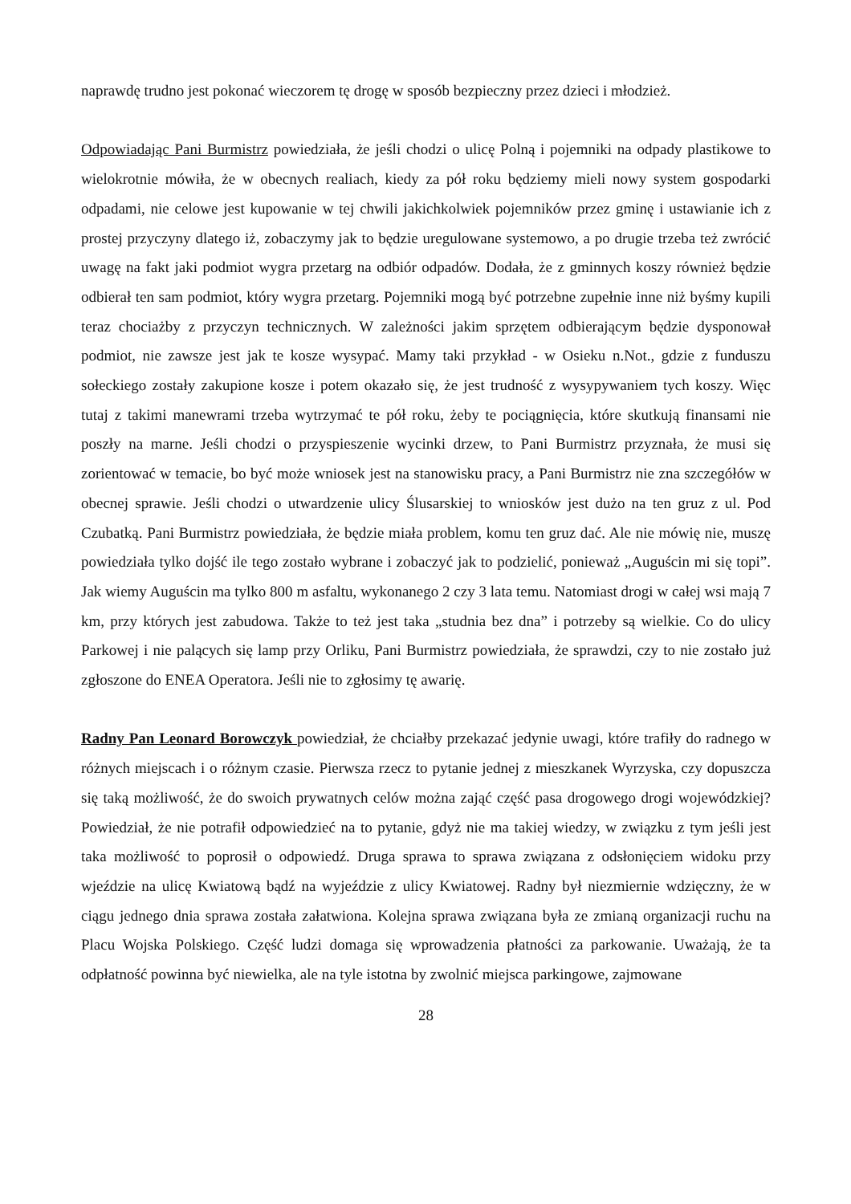naprawdę trudno jest pokonać wieczorem tę drogę w sposób bezpieczny przez dzieci i młodzież.
Odpowiadając Pani Burmistrz powiedziała, że jeśli chodzi o ulicę Polną i pojemniki na odpady plastikowe to wielokrotnie mówiła, że w obecnych realiach, kiedy za pół roku będziemy mieli nowy system gospodarki odpadami, nie celowe jest kupowanie w tej chwili jakichkolwiek pojemników przez gminę i ustawianie ich z prostej przyczyny dlatego iż, zobaczymy jak to będzie uregulowane systemowo, a po drugie trzeba też zwrócić uwagę na fakt jaki podmiot wygra przetarg na odbiór odpadów. Dodała, że z gminnych koszy również będzie odbierał ten sam podmiot, który wygra przetarg. Pojemniki mogą być potrzebne zupełnie inne niż byśmy kupili teraz chociażby z przyczyn technicznych. W zależności jakim sprzętem odbierającym będzie dysponował podmiot, nie zawsze jest jak te kosze wysypać. Mamy taki przykład - w Osieku n.Not., gdzie z funduszu sołeckiego zostały zakupione kosze i potem okazało się, że jest trudność z wysypywaniem tych koszy. Więc tutaj z takimi manewrami trzeba wytrzymać te pół roku, żeby te pociągnięcia, które skutkują finansami nie poszły na marne. Jeśli chodzi o przyspieszenie wycinki drzew, to Pani Burmistrz przyznała, że musi się zorientować w temacie, bo być może wniosek jest na stanowisku pracy, a Pani Burmistrz nie zna szczegółów w obecnej sprawie. Jeśli chodzi o utwardzenie ulicy Ślusarskiej to wniosków jest dużo na ten gruz z ul. Pod Czubatką. Pani Burmistrz powiedziała, że będzie miała problem, komu ten gruz dać. Ale nie mówię nie, muszę powiedziała tylko dojść ile tego zostało wybrane i zobaczyć jak to podzielić, ponieważ „Auguścin mi się topi”. Jak wiemy Auguścin ma tylko 800 m asfaltu, wykonanego 2 czy 3 lata temu. Natomiast drogi w całej wsi mają 7 km, przy których jest zabudowa. Także to też jest taka „studnia bez dna” i potrzeby są wielkie. Co do ulicy Parkowej i nie palących się lamp przy Orliku, Pani Burmistrz powiedziała, że sprawdzi, czy to nie zostało już zgłoszone do ENEA Operatora. Jeśli nie to zgłosimy tę awarię.
Radny Pan Leonard Borowczyk powiedział, że chciałby przekazać jedynie uwagi, które trafiły do radnego w różnych miejscach i o różnym czasie. Pierwsza rzecz to pytanie jednej z mieszkanek Wyrzyska, czy dopuszcza się taką możliwość, że do swoich prywatnych celów można zająć część pasa drogowego drogi wojewódzkiej? Powiedział, że nie potrafił odpowiedzieć na to pytanie, gdyż nie ma takiej wiedzy, w związku z tym jeśli jest taka możliwość to poprosił o odpowiedź. Druga sprawa to sprawa związana z odsłonięciem widoku przy wjeździe na ulicę Kwiatową bądź na wyjeździe z ulicy Kwiatowej. Radny był niezmiernie wdzięczny, że w ciągu jednego dnia sprawa została załatwiona. Kolejna sprawa związana była ze zmianą organizacji ruchu na Placu Wojska Polskiego. Część ludzi domaga się wprowadzenia płatności za parkowanie. Uważają, że ta odpłatność powinna być niewielka, ale na tyle istotna by zwolnić miejsca parkingowe, zajmowane
28